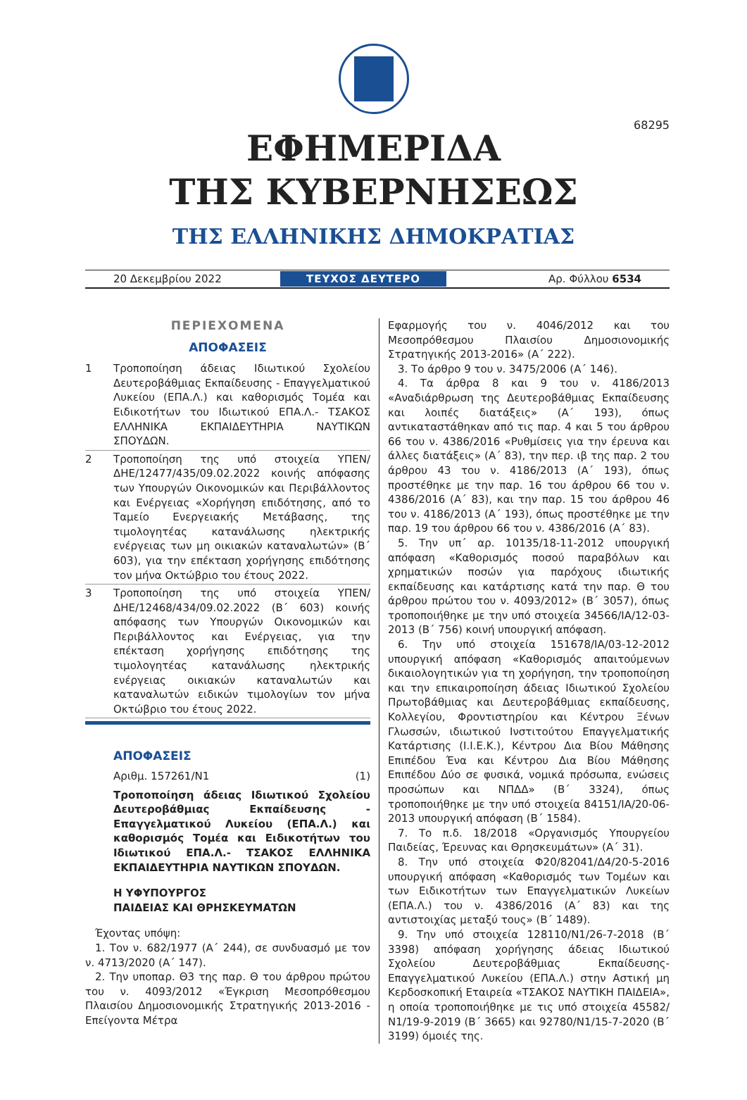68295
ΕΦΗΜΕΡΙΔΑ
ΤΗΣ ΚΥΒΕΡΝΗΣΕΩΣ
ΤΗΣ ΕΛΛΗΝΙΚΗΣ ΔΗΜΟΚΡΑΤΙΑΣ
20 Δεκεμβρίου 2022 ΤΕΥΧΟΣ ΔΕΥΤΕΡΟ Αρ. Φύλλου 6534
ΠΕΡΙΕΧΟΜΕΝΑ
ΑΠΟΦΑΣΕΙΣ
1 Τροποποίηση άδειας Ιδιωτικού Σχολείου Δευτεροβάθμιας Εκπαίδευσης - Επαγγελματικού Λυκείου (ΕΠΑ.Λ.) και καθορισμός Τομέα και Ειδικοτήτων του Ιδιωτικού ΕΠΑ.Λ.- ΤΣΑΚΟΣ ΕΛΛΗΝΙΚΑ ΕΚΠΑΙΔΕΥΤΗΡΙΑ ΝΑΥΤΙΚΩΝ ΣΠΟΥΔΩΝ.
2 Τροποποίηση της υπό στοιχεία ΥΠΕΝ/ΔΗΕ/12477/435/09.02.2022 κοινής απόφασης των Υπουργών Οικονομικών και Περιβάλλοντος και Ενέργειας «Χορήγηση επιδότησης, από το Ταμείο Ενεργειακής Μετάβασης, της τιμολογητέας κατανάλωσης ηλεκτρικής ενέργειας των μη οικιακών καταναλωτών» (Β΄ 603), για την επέκταση χορήγησης επιδότησης τον μήνα Οκτώβριο του έτους 2022.
3 Τροποποίηση της υπό στοιχεία ΥΠΕΝ/ΔΗΕ/12468/434/09.02.2022 (Β΄ 603) κοινής απόφασης των Υπουργών Οικονομικών και Περιβάλλοντος και Ενέργειας, για την επέκταση χορήγησης επιδότησης της τιμολογητέας κατανάλωσης ηλεκτρικής ενέργειας οικιακών καταναλωτών και καταναλωτών ειδικών τιμολογίων τον μήνα Οκτώβριο του έτους 2022.
ΑΠΟΦΑΣΕΙΣ
Αριθμ. 157261/Ν1 (1)
Τροποποίηση άδειας Ιδιωτικού Σχολείου Δευτεροβάθμιας Εκπαίδευσης - Επαγγελματικού Λυκείου (ΕΠΑ.Λ.) και καθορισμός Τομέα και Ειδικοτήτων του Ιδιωτικού ΕΠΑ.Λ.- ΤΣΑΚΟΣ ΕΛΛΗΝΙΚΑ ΕΚΠΑΙΔΕΥΤΗΡΙΑ ΝΑΥΤΙΚΩΝ ΣΠΟΥΔΩΝ.
Η ΥΦΥΠΟΥΡΓΟΣ
ΠΑΙΔΕΙΑΣ ΚΑΙ ΘΡΗΣΚΕΥΜΑΤΩΝ
Έχοντας υπόψη:
1. Τον ν. 682/1977 (Α΄ 244), σε συνδυασμό με τον ν. 4713/2020 (Α΄ 147).
2. Την υποπαρ. Θ3 της παρ. Θ του άρθρου πρώτου του ν. 4093/2012 «Έγκριση Μεσοπρόθεσμου Πλαισίου Δημοσιονομικής Στρατηγικής 2013-2016 - Επείγοντα Μέτρα
Εφαρμογής του ν. 4046/2012 και του Μεσοπρόθεσμου Πλαισίου Δημοσιονομικής Στρατηγικής 2013-2016» (Α΄ 222).
3. Το άρθρο 9 του ν. 3475/2006 (Α΄ 146).
4. Τα άρθρα 8 και 9 του ν. 4186/2013 «Αναδιάρθρωση της Δευτεροβάθμιας Εκπαίδευσης και λοιπές διατάξεις» (Α΄ 193), όπως αντικαταστάθηκαν από τις παρ. 4 και 5 του άρθρου 66 του ν. 4386/2016 «Ρυθμίσεις για την έρευνα και άλλες διατάξεις» (Α΄ 83), την περ. ιβ της παρ. 2 του άρθρου 43 του ν. 4186/2013 (Α΄ 193), όπως προστέθηκε με την παρ. 16 του άρθρου 66 του ν. 4386/2016 (Α΄ 83), και την παρ. 15 του άρθρου 46 του ν. 4186/2013 (Α΄ 193), όπως προστέθηκε με την παρ. 19 του άρθρου 66 του ν. 4386/2016 (Α΄ 83).
5. Την υπ΄ αρ. 10135/18-11-2012 υπουργική απόφαση «Καθορισμός ποσού παραβόλων και χρηματικών ποσών για παρόχους ιδιωτικής εκπαίδευσης και κατάρτισης κατά την παρ. Θ του άρθρου πρώτου του ν. 4093/2012» (Β΄ 3057), όπως τροποποιήθηκε με την υπό στοιχεία 34566/ΙΑ/12-03-2013 (Β΄ 756) κοινή υπουργική απόφαση.
6. Την υπό στοιχεία 151678/ΙΑ/03-12-2012 υπουργική απόφαση «Καθορισμός απαιτούμενων δικαιολογητικών για τη χορήγηση, την τροποποίηση και την επικαιροποίηση άδειας Ιδιωτικού Σχολείου Πρωτοβάθμιας και Δευτεροβάθμιας εκπαίδευσης, Κολλεγίου, Φροντιστηρίου και Κέντρου Ξένων Γλωσσών, ιδιωτικού Ινστιτούτου Επαγγελματικής Κατάρτισης (Ι.Ι.Ε.Κ.), Κέντρου Δια Βίου Μάθησης Επιπέδου Ένα και Κέντρου Δια Βίου Μάθησης Επιπέδου Δύο σε φυσικά, νομικά πρόσωπα, ενώσεις προσώπων και ΝΠΔΔ» (Β΄ 3324), όπως τροποποιήθηκε με την υπό στοιχεία 84151/ΙΑ/20-06-2013 υπουργική απόφαση (Β΄ 1584).
7. Το π.δ. 18/2018 «Οργανισμός Υπουργείου Παιδείας, Έρευνας και Θρησκευμάτων» (Α΄ 31).
8. Την υπό στοιχεία Φ20/82041/Δ4/20-5-2016 υπουργική απόφαση «Καθορισμός των Τομέων και των Ειδικοτήτων των Επαγγελματικών Λυκείων (ΕΠΑ.Λ.) του ν. 4386/2016 (Α΄ 83) και της αντιστοιχίας μεταξύ τους» (Β΄ 1489).
9. Την υπό στοιχεία 128110/Ν1/26-7-2018 (Β΄ 3398) απόφαση χορήγησης άδειας Ιδιωτικού Σχολείου Δευτεροβάθμιας Εκπαίδευσης- Επαγγελματικού Λυκείου (ΕΠΑ.Λ.) στην Αστική μη Κερδοσκοπική Εταιρεία «ΤΣΑΚΟΣ ΝΑΥΤΙΚΗ ΠΑΙΔΕΙΑ», η οποία τροποποιήθηκε με τις υπό στοιχεία 45582/Ν1/19-9-2019 (Β΄ 3665) και 92780/Ν1/15-7-2020 (Β΄ 3199) όμοιές της.